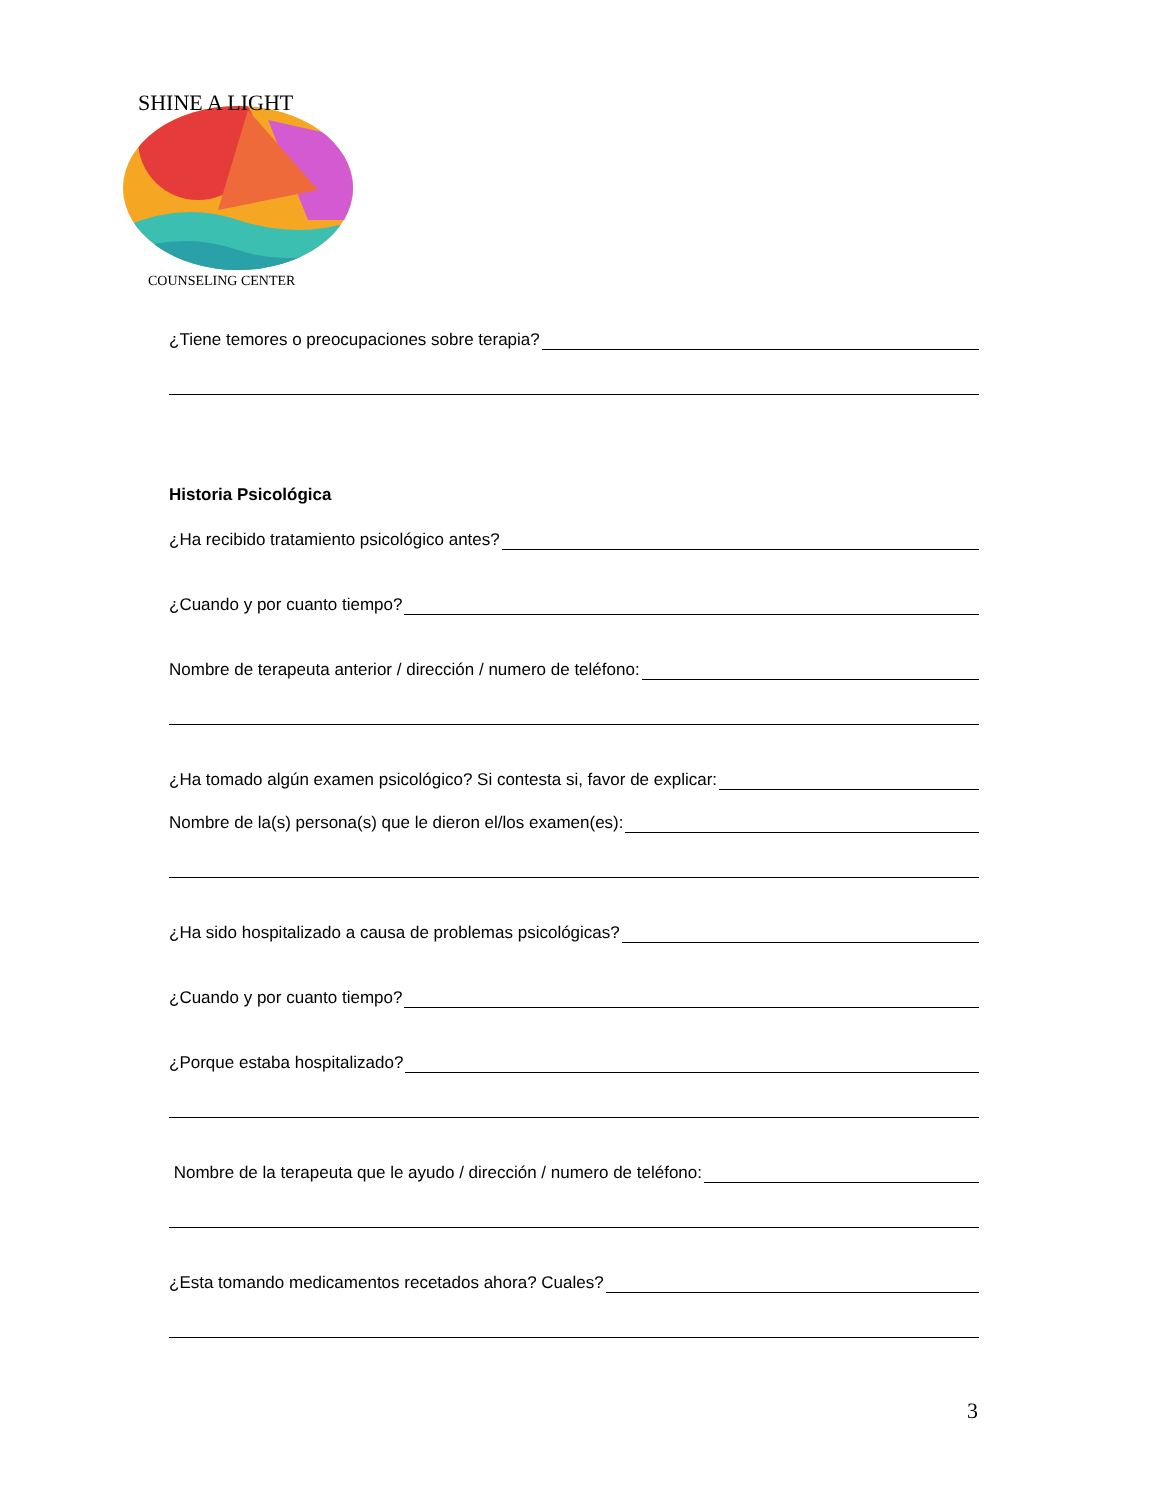SHINE A LIGHT
COUNSELING CENTER
¿Tiene temores o preocupaciones sobre terapia?
Historia Psicológica
¿Ha recibido tratamiento psicológico antes?
¿Cuando y por cuanto tiempo?
Nombre de terapeuta anterior / dirección / numero de teléfono:
¿Ha tomado algún examen psicológico? Si contesta si, favor de explicar:
Nombre de la(s) persona(s) que le dieron el/los examen(es):
¿Ha sido hospitalizado a causa de problemas psicológicas?
¿Cuando y por cuanto tiempo?
¿Porque estaba hospitalizado?
Nombre de la terapeuta que le ayudo / dirección / numero de teléfono:
¿Esta tomando medicamentos recetados ahora? Cuales?
3